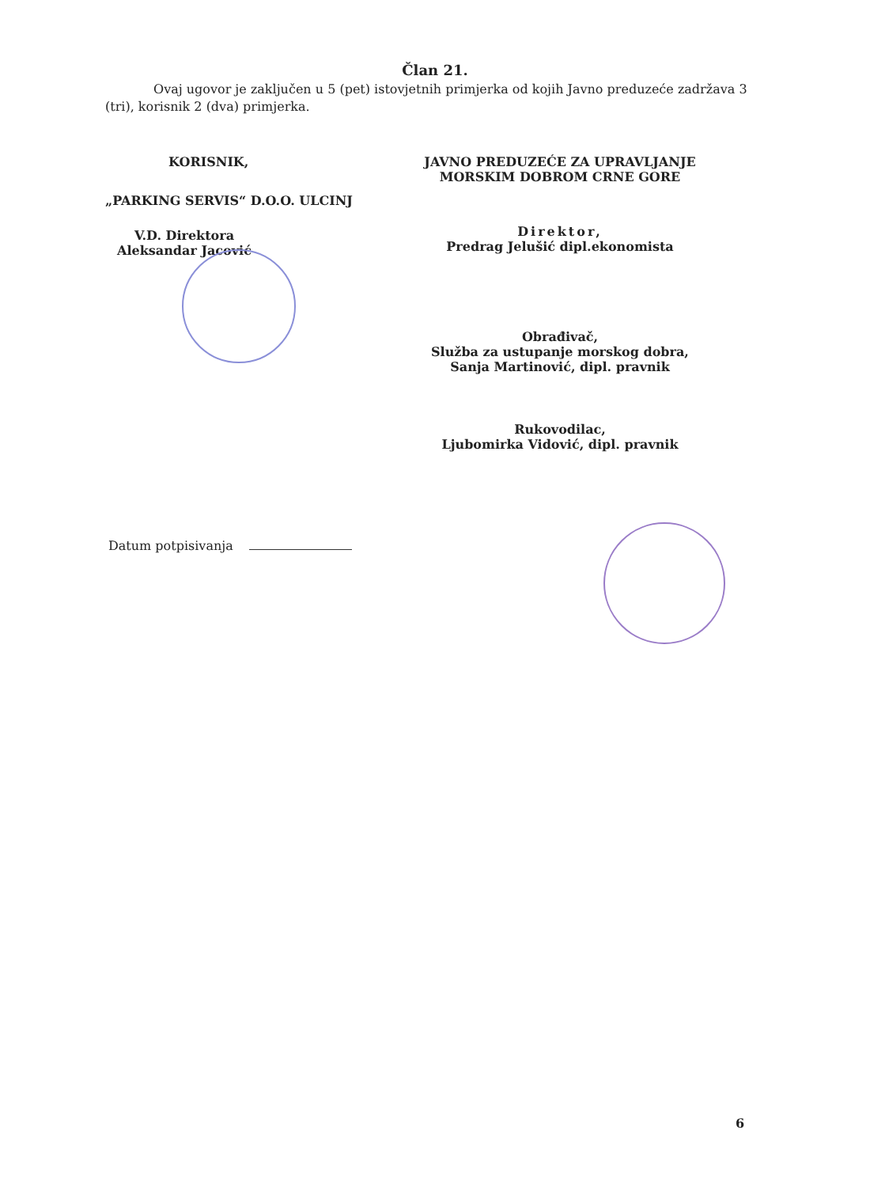Član 21.
Ovaj ugovor je zaključen u 5 (pet) istovjetnih primjerka od kojih Javno preduzeće zadržava 3 (tri), korisnik 2 (dva) primjerka.
KORISNIK,
„PARKING SERVIS“ D.O.O. ULCINJ
V.D. Direktora
Aleksandar Jacović
JAVNO PREDUZEĆE ZA UPRAVLJANJE
MORSKIM DOBROM CRNE GORE
Direktor,
Predrag Jelušić dipl.ekonomista
Obrađivač,
Služba za ustupanje morskog dobra,
Sanja Martinović, dipl. pravnik
Rukovodilac,
Ljubomirka Vidović, dipl. pravnik
Datum potpisivanja
6